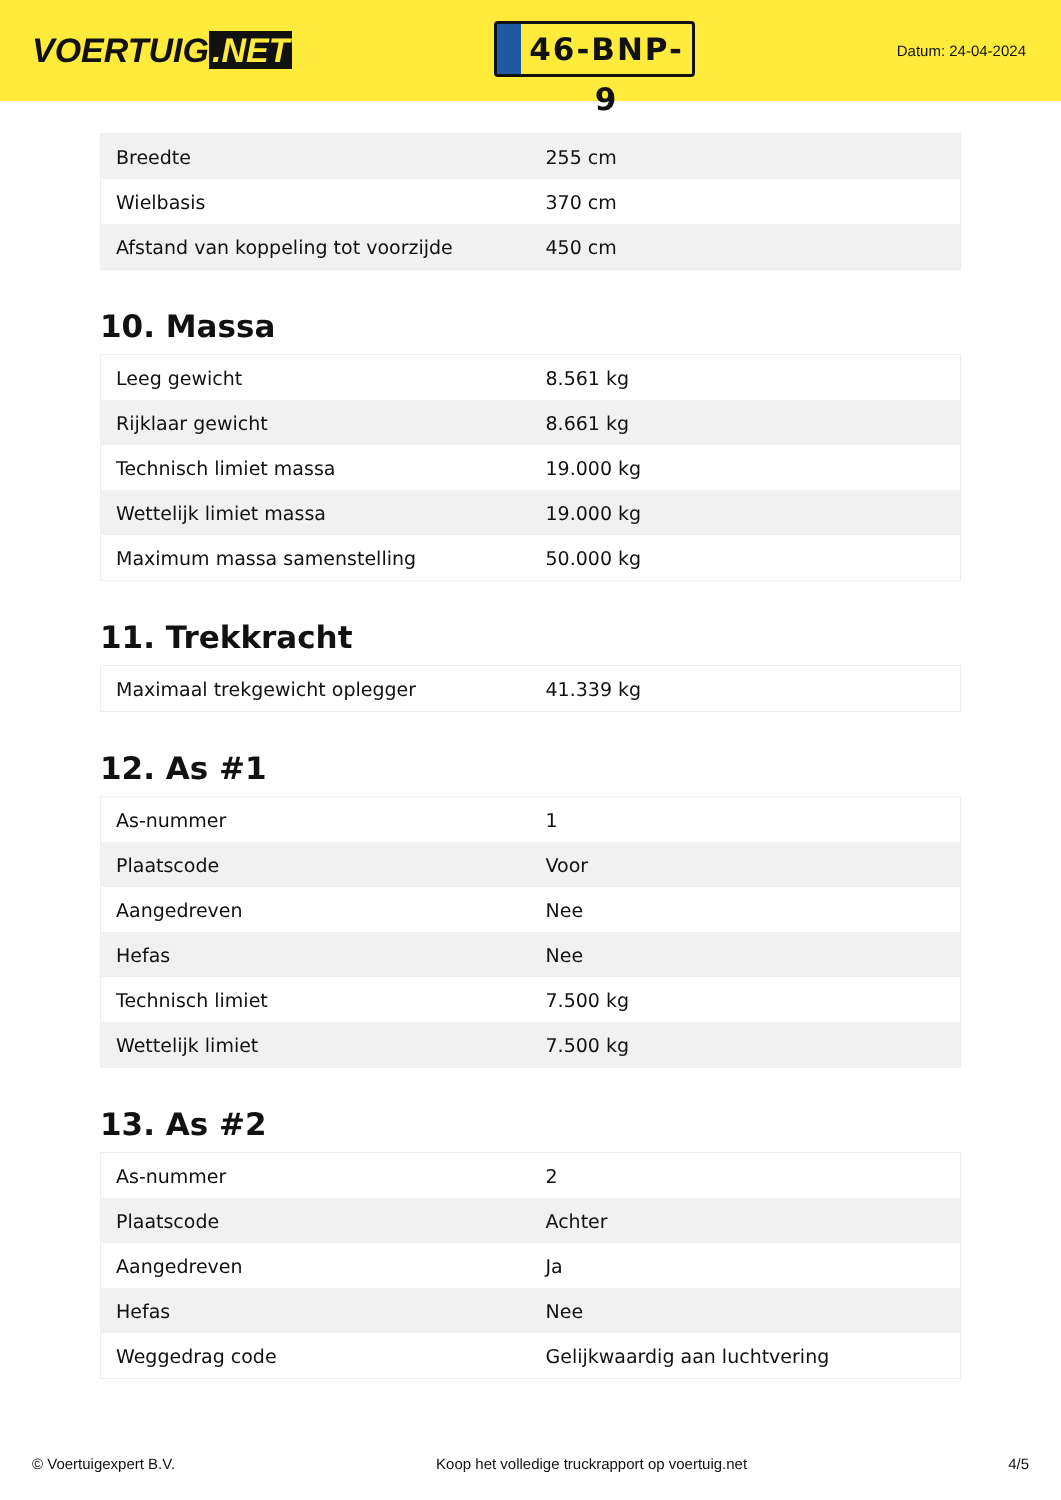VOERTUIG.NET
46-BNP-9
Datum: 24-04-2024
| Breedte | 255 cm |
| Wielbasis | 370 cm |
| Afstand van koppeling tot voorzijde | 450 cm |
10. Massa
| Leeg gewicht | 8.561 kg |
| Rijklaar gewicht | 8.661 kg |
| Technisch limiet massa | 19.000 kg |
| Wettelijk limiet massa | 19.000 kg |
| Maximum massa samenstelling | 50.000 kg |
11. Trekkracht
| Maximaal trekgewicht oplegger | 41.339 kg |
12. As #1
| As-nummer | 1 |
| Plaatscode | Voor |
| Aangedreven | Nee |
| Hefas | Nee |
| Technisch limiet | 7.500 kg |
| Wettelijk limiet | 7.500 kg |
13. As #2
| As-nummer | 2 |
| Plaatscode | Achter |
| Aangedreven | Ja |
| Hefas | Nee |
| Weggedrag code | Gelijkwaardig aan luchtvering |
© Voertuigexpert B.V. Koop het volledige truckrapport op voertuig.net 4/5